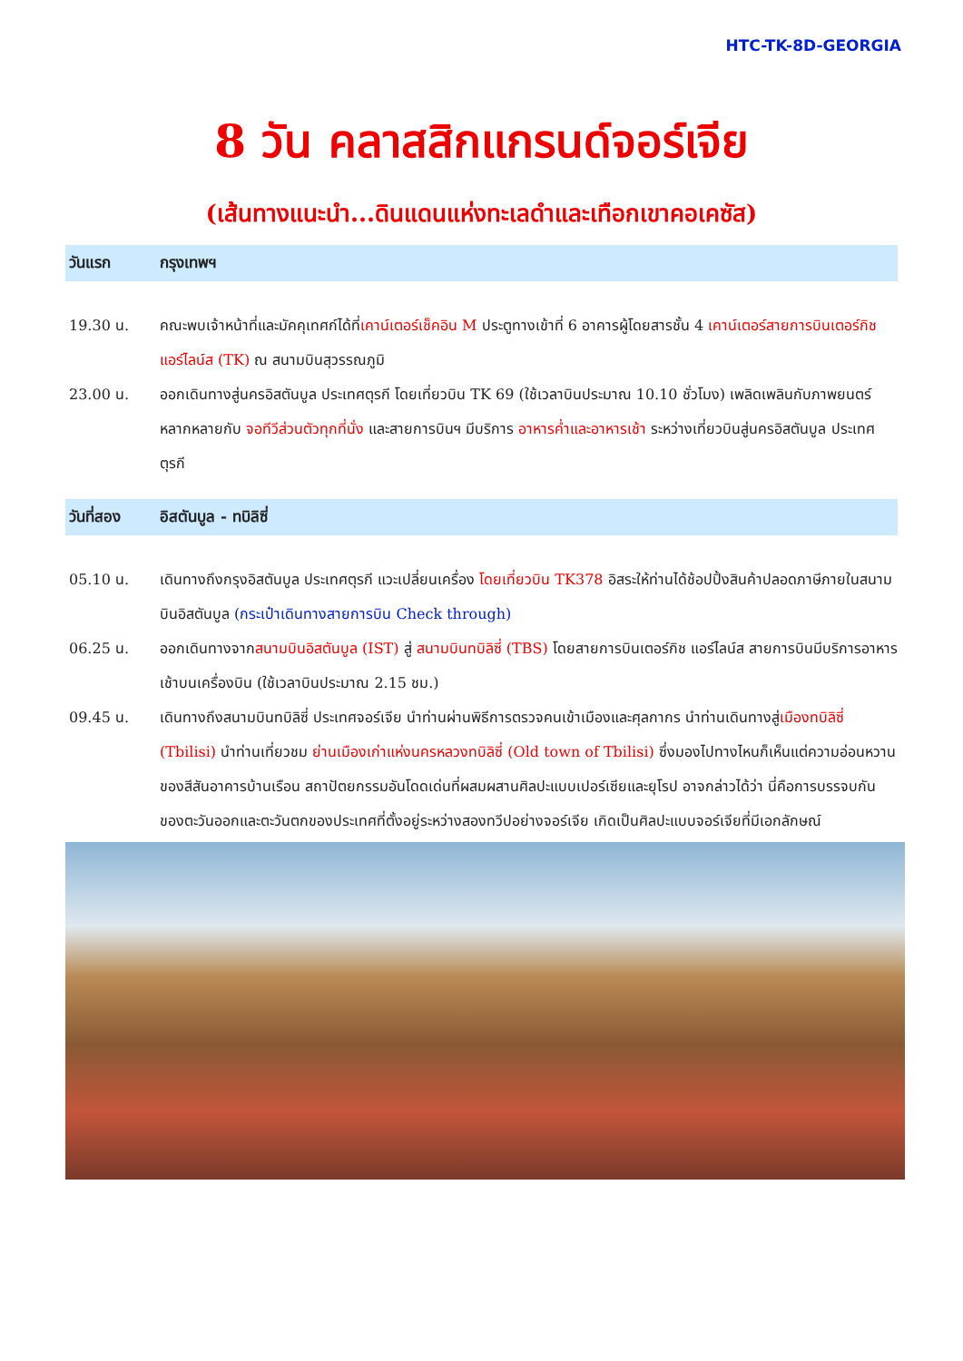HTC-TK-8D-GEORGIA
8 วัน คลาสสิกแกรนด์จอร์เจีย
(เส้นทางแนะนำ...ดินแดนแห่งทะเลดำและเทือกเขาคอเคซัส)
วันแรก กรุงเทพฯ
19.30 น. คณะพบเจ้าหน้าที่และมัคคุเทศก์ได้ที่เคาน์เตอร์เช็คอิน M ประตูทางเข้าที่ 6 อาคารผู้โดยสารชั้น 4 เคาน์เตอร์สายการบินเตอร์กิช แอร์ไลน์ส (TK) ณ สนามบินสุวรรณภูมิ
23.00 น. ออกเดินทางสู่นครอิสตันบูล ประเทศตุรกี โดยเที่ยวบิน TK 69 (ใช้เวลาบินประมาณ 10.10 ชั่วโมง) เพลิดเพลินกับภาพยนตร์หลากหลายกับ จอทีวีส่วนตัวทุกที่นั่ง และสายการบินฯ มีบริการ อาหารค่ำและอาหารเช้า ระหว่างเที่ยวบินสู่นครอิสตันบูล ประเทศตุรกี
วันที่สอง อิสตันบูล - ทบิลิซี่
05.10 น. เดินทางถึงกรุงอิสตันบูล ประเทศตุรกี แวะเปลี่ยนเครื่อง โดยเที่ยวบิน TK378 อิสระให้ท่านได้ช้อปปิ้งสินค้าปลอดภาษีภายในสนามบินอิสตันบูล (กระเป๋าเดินทางสายการบิน Check through)
06.25 น. ออกเดินทางจากสนามบินอิสตันบูล (IST) สู่ สนามบินทบิลิซี่ (TBS) โดยสายการบินเตอร์กิช แอร์ไลน์ส สายการบินมีบริการอาหารเช้าบนเครื่องบิน (ใช้เวลาบินประมาณ 2.15 ชม.)
09.45 น. เดินทางถึงสนามบินทบิลิซี่ ประเทศจอร์เจีย นำท่านผ่านพิธีการตรวจคนเข้าเมืองและศุลกากร นำท่านเดินทางสู่เมืองทบิลิซี่ (Tbilisi) นำท่านเที่ยวชม ย่านเมืองเก่าแห่งนครหลวงทบิลิซี่ (Old town of Tbilisi) ซึ่งมองไปทางไหนก็เห็นแต่ความอ่อนหวานของสีสันอาคารบ้านเรือน สถาปัตยกรรมอันโดดเด่นที่ผสมผสานศิลปะแบบเปอร์เซียและยุโรป อาจกล่าวได้ว่า นี่คือการบรรจบกันของตะวันออกและตะวันตกของประเทศที่ตั้งอยู่ระหว่างสองทวีปอย่างจอร์เจีย เกิดเป็นศิลปะแบบจอร์เจียที่มีเอกลักษณ์